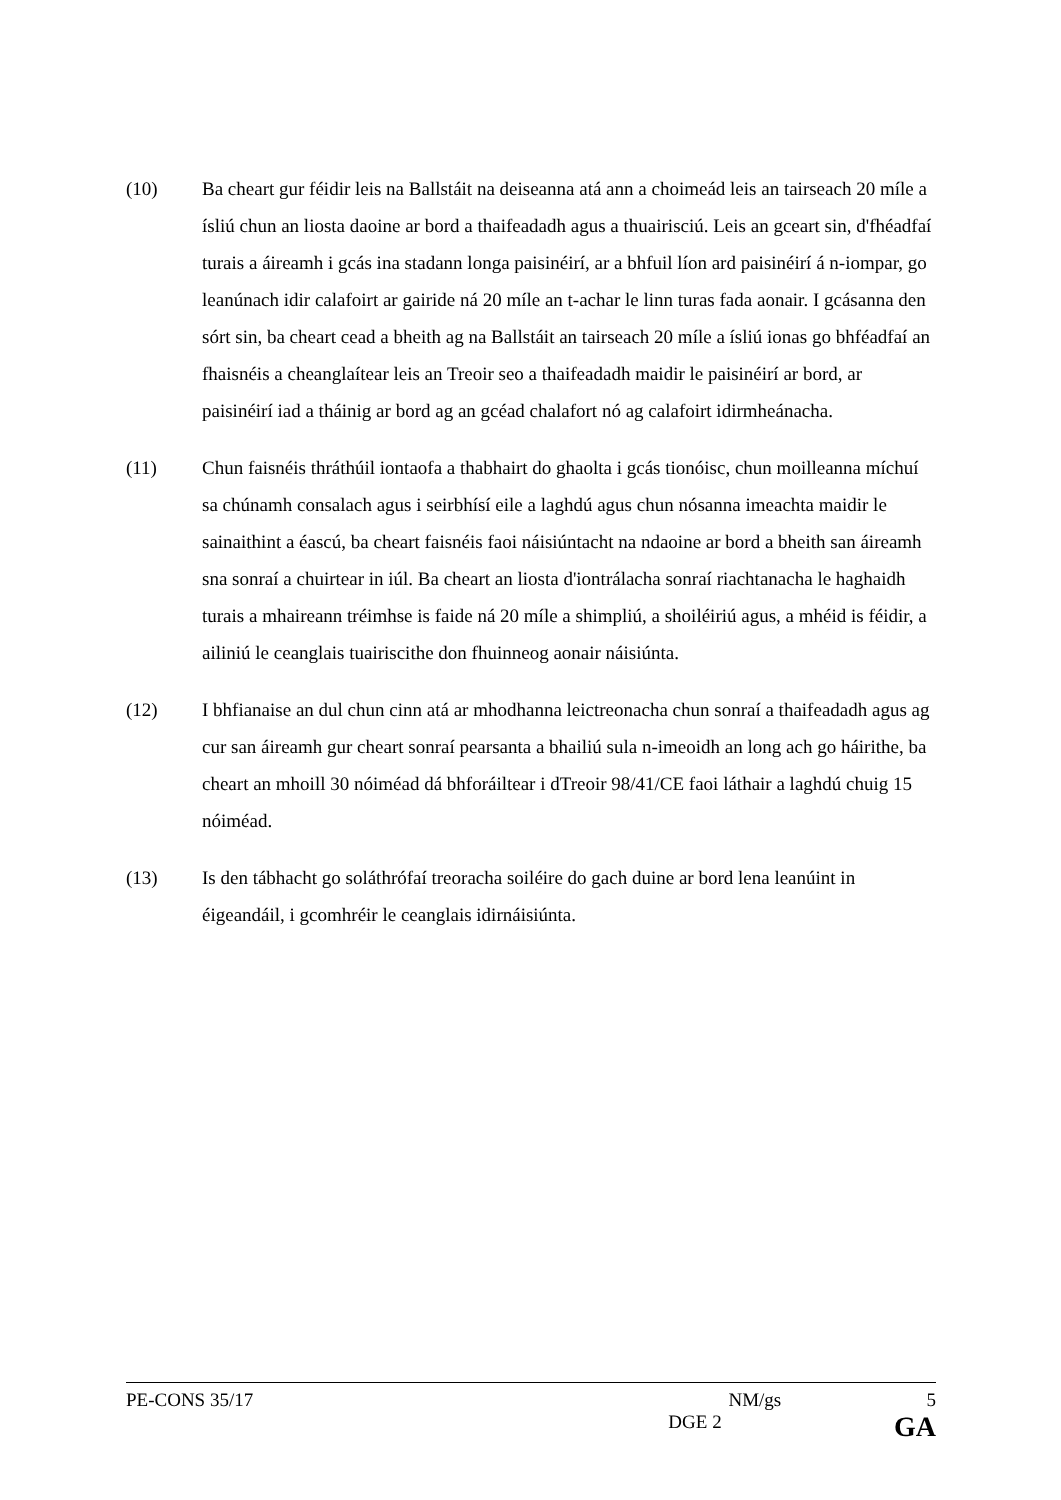(10) Ba cheart gur féidir leis na Ballstáit na deiseanna atá ann a choimeád leis an tairseach 20 míle a ísliú chun an liosta daoine ar bord a thaifeadadh agus a thuairisciú. Leis an gceart sin, d'fhéadfaí turais a áireamh i gcás ina stadann longa paisinéirí, ar a bhfuil líon ard paisinéirí á n-iompar, go leanúnach idir calafoirt ar gairide ná 20 míle an t-achar le linn turas fada aonair. I gcásanna den sórt sin, ba cheart cead a bheith ag na Ballstáit an tairseach 20 míle a ísliú ionas go bhféadfaí an fhaisnéis a cheanglaítear leis an Treoir seo a thaifeadadh maidir le paisinéirí ar bord, ar paisinéirí iad a tháinig ar bord ag an gcéad chalafort nó ag calafoirt idirmheánacha.
(11) Chun faisnéis thráthúil iontaofa a thabhairt do ghaolta i gcás tionóisc, chun moilleanna míchuí sa chúnamh consalach agus i seirbhísí eile a laghdú agus chun nósanna imeachta maidir le sainaithint a éascú, ba cheart faisnéis faoi náisiúntacht na ndaoine ar bord a bheith san áireamh sna sonraí a chuirtear in iúl. Ba cheart an liosta d'iontrálacha sonraí riachtanacha le haghaidh turais a mhaireann tréimhse is faide ná 20 míle a shimpliú, a shoiléiriú agus, a mhéid is féidir, a ailiniú le ceanglais tuairiscithe don fhuinneog aonair náisiúnta.
(12) I bhfianaise an dul chun cinn atá ar mhodhanna leictreonacha chun sonraí a thaifeadadh agus ag cur san áireamh gur cheart sonraí pearsanta a bhailiú sula n-imeoidh an long ach go háirithe, ba cheart an mhoill 30 nóiméad dá bhforáiltear i dTreoir 98/41/CE faoi láthair a laghdú chuig 15 nóiméad.
(13) Is den tábhacht go soláthrófaí treoracha soiléire do gach duine ar bord lena leanúint in éigeandáil, i gcomhréir le ceanglais idirnáisiúnta.
PE-CONS 35/17 NM/gs 5
DGE 2 GA